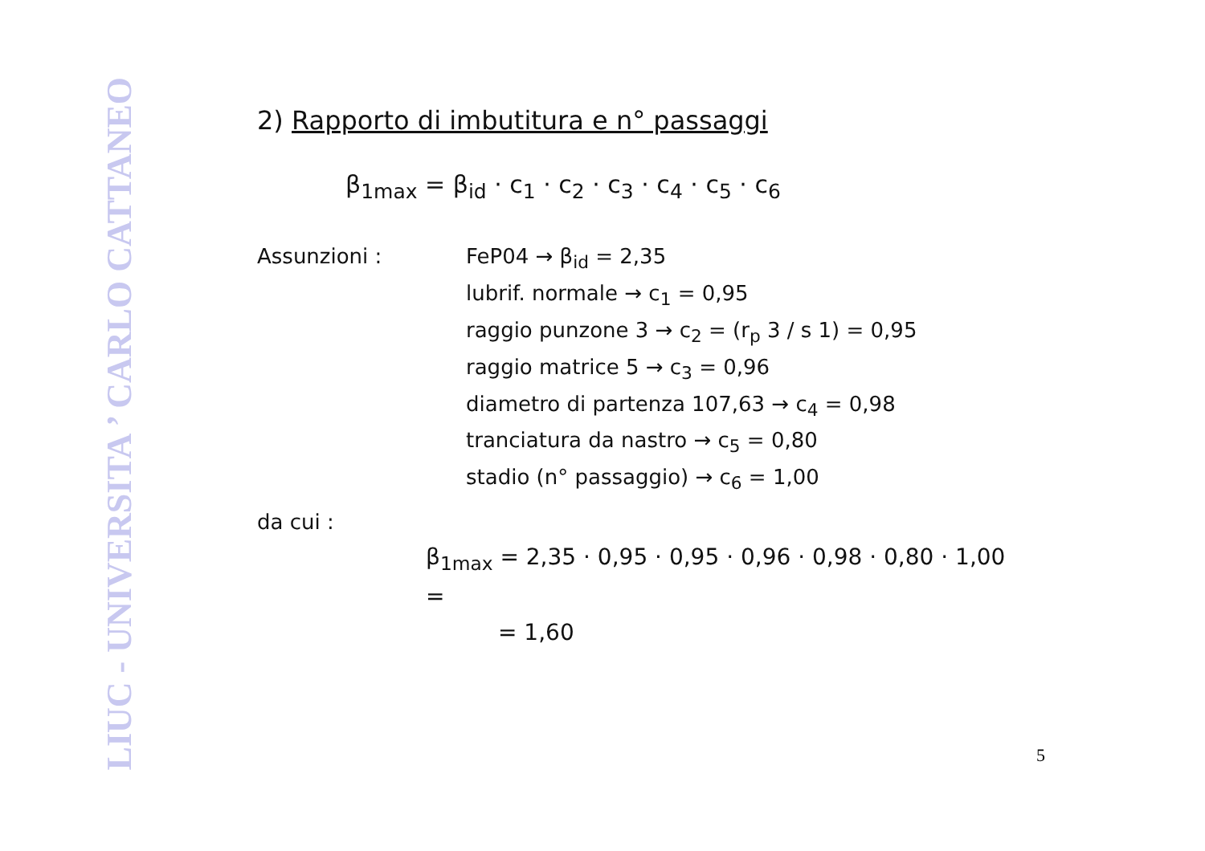LIUC - UNIVERSITA ’ CARLO CATTANEO
2) Rapporto di imbutitura e n° passaggi
β<sub>1max</sub> = β<sub>id</sub> · c<sub>1</sub> · c<sub>2</sub> · c<sub>3</sub> · c<sub>4</sub> · c<sub>5</sub> · c<sub>6</sub>
Assunzioni : FeP04 → β<sub>id</sub> = 2,35
lubrif. normale → c<sub>1</sub> = 0,95
raggio punzone 3 → c<sub>2</sub> = (r<sub>p</sub> 3 / s 1) = 0,95
raggio matrice 5 → c<sub>3</sub> = 0,96
diametro di partenza 107,63 → c<sub>4</sub> = 0,98
tranciatura da nastro → c<sub>5</sub> = 0,80
stadio (n° passaggio) → c<sub>6</sub> = 1,00
da cui :
β<sub>1max</sub> = 2,35 · 0,95 · 0,95 · 0,96 · 0,98 · 0,80 · 1,00 =
= 1,60
5